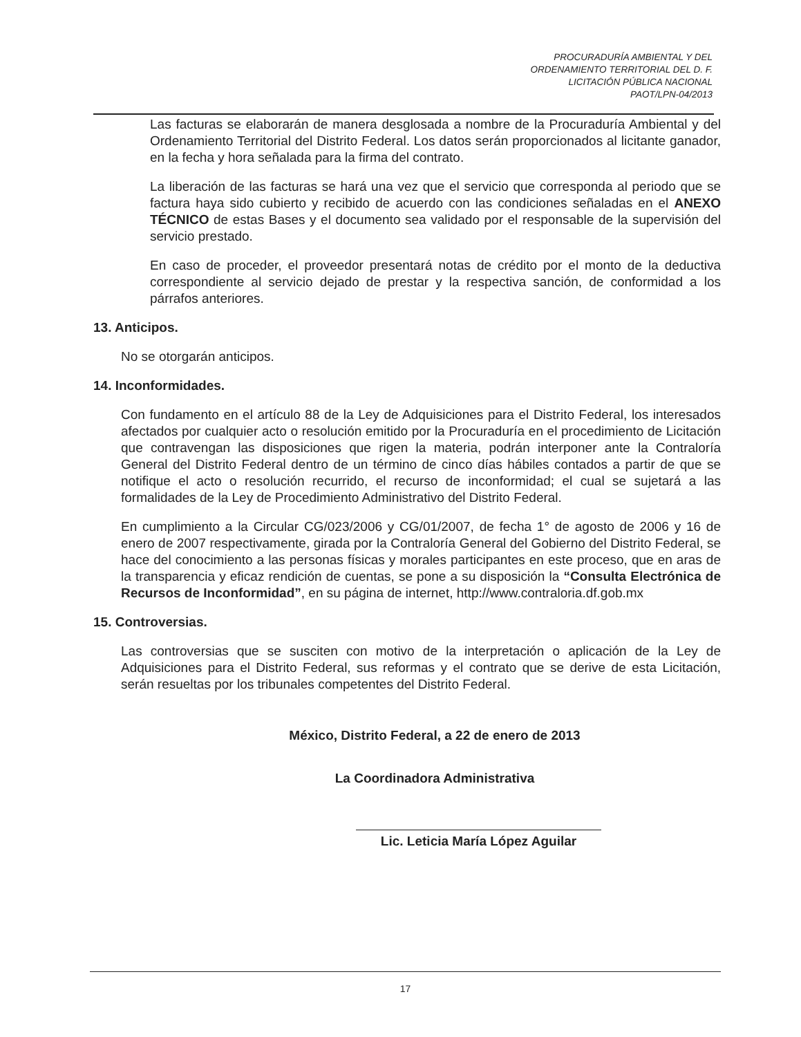PROCURADURÍA AMBIENTAL Y DEL
ORDENAMIENTO TERRITORIAL DEL D. F.
LICITACIÓN PÚBLICA NACIONAL
PAOT/LPN-04/2013
Las facturas se elaborarán de manera desglosada a nombre de la Procuraduría Ambiental y del Ordenamiento Territorial del Distrito Federal. Los datos serán proporcionados al licitante ganador, en la fecha y hora señalada para la firma del contrato.
La liberación de las facturas se hará una vez que el servicio que corresponda al periodo que se factura haya sido cubierto y recibido de acuerdo con las condiciones señaladas en el ANEXO TÉCNICO de estas Bases y el documento sea validado por el responsable de la supervisión del servicio prestado.
En caso de proceder, el proveedor presentará notas de crédito por el monto de la deductiva correspondiente al servicio dejado de prestar y la respectiva sanción, de conformidad a los párrafos anteriores.
13. Anticipos.
No se otorgarán anticipos.
14. Inconformidades.
Con fundamento en el artículo 88 de la Ley de Adquisiciones para el Distrito Federal, los interesados afectados por cualquier acto o resolución emitido por la Procuraduría en el procedimiento de Licitación que contravengan las disposiciones que rigen la materia, podrán interponer ante la Contraloría General del Distrito Federal dentro de un término de cinco días hábiles contados a partir de que se notifique el acto o resolución recurrido, el recurso de inconformidad; el cual se sujetará a las formalidades de la Ley de Procedimiento Administrativo del Distrito Federal.
En cumplimiento a la Circular CG/023/2006 y CG/01/2007, de fecha 1° de agosto de 2006 y 16 de enero de 2007 respectivamente, girada por la Contraloría General del Gobierno del Distrito Federal, se hace del conocimiento a las personas físicas y morales participantes en este proceso, que en aras de la transparencia y eficaz rendición de cuentas, se pone a su disposición la “Consulta Electrónica de Recursos de Inconformidad”, en su página de internet, http://www.contraloria.df.gob.mx
15. Controversias.
Las controversias que se susciten con motivo de la interpretación o aplicación de la Ley de Adquisiciones para el Distrito Federal, sus reformas y el contrato que se derive de esta Licitación, serán resueltas por los tribunales competentes del Distrito Federal.
México, Distrito Federal, a 22 de enero de 2013
La Coordinadora Administrativa
Lic. Leticia María López Aguilar
17